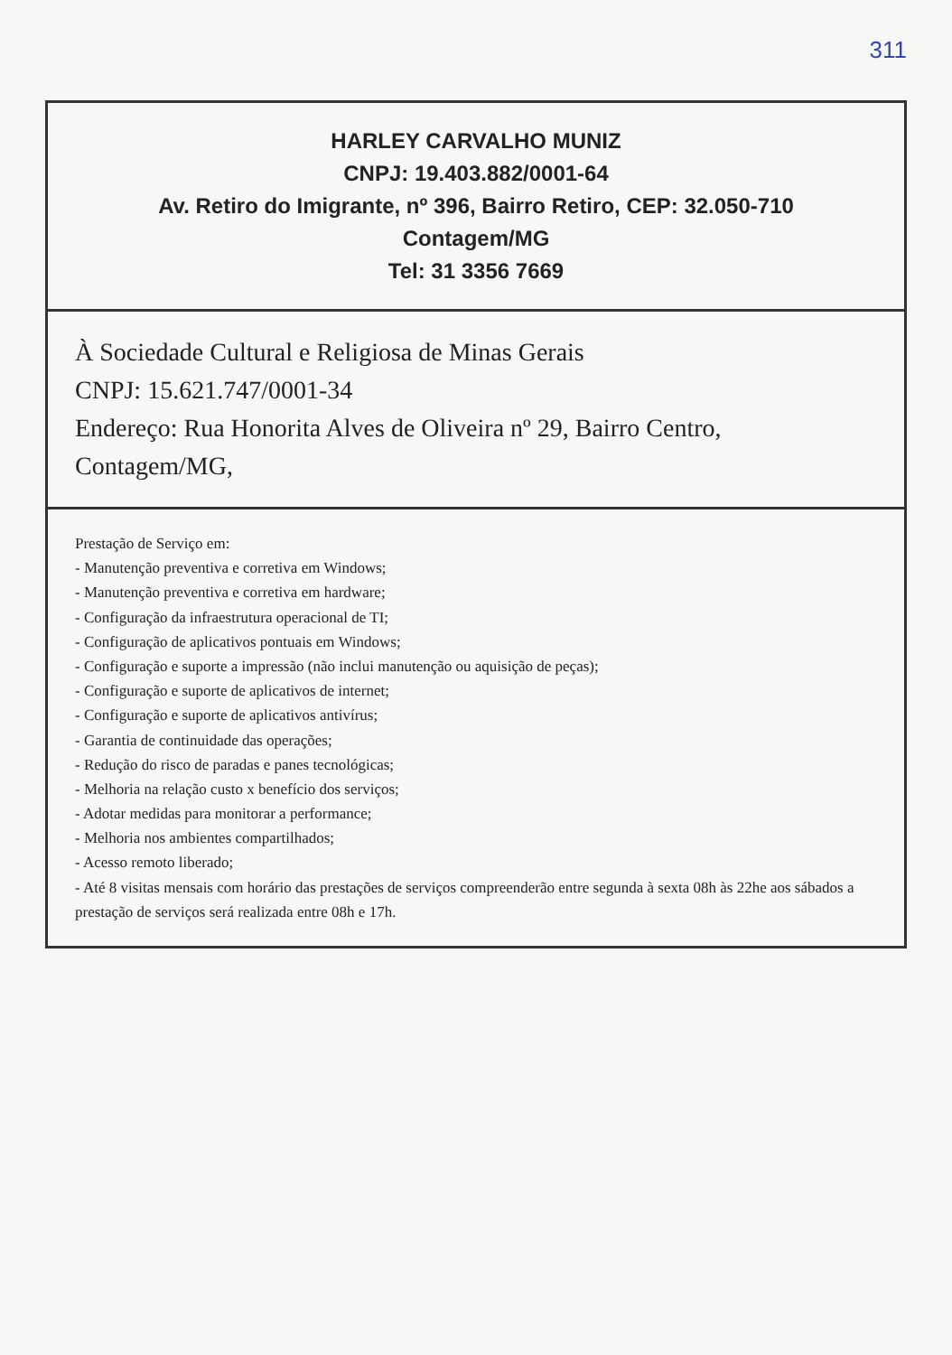311
HARLEY CARVALHO MUNIZ
CNPJ: 19.403.882/0001-64
Av. Retiro do Imigrante, nº 396, Bairro Retiro, CEP: 32.050-710
Contagem/MG
Tel: 31 3356 7669
À Sociedade Cultural e Religiosa de Minas Gerais
CNPJ: 15.621.747/0001-34
Endereço: Rua Honorita Alves de Oliveira nº 29, Bairro Centro, Contagem/MG,
Prestação de Serviço em:
- Manutenção preventiva e corretiva em Windows;
- Manutenção preventiva e corretiva em hardware;
- Configuração da infraestrutura operacional de TI;
- Configuração de aplicativos pontuais em Windows;
- Configuração e suporte a impressão (não inclui manutenção ou aquisição de peças);
- Configuração e suporte de aplicativos de internet;
- Configuração e suporte de aplicativos antivírus;
- Garantia de continuidade das operações;
- Redução do risco de paradas e panes tecnológicas;
- Melhoria na relação custo x benefício dos serviços;
- Adotar medidas para monitorar a performance;
- Melhoria nos ambientes compartilhados;
- Acesso remoto liberado;
- Até 8 visitas mensais com horário das prestações de serviços compreenderão entre segunda à sexta 08h às 22he aos sábados a prestação de serviços será realizada entre 08h e 17h.